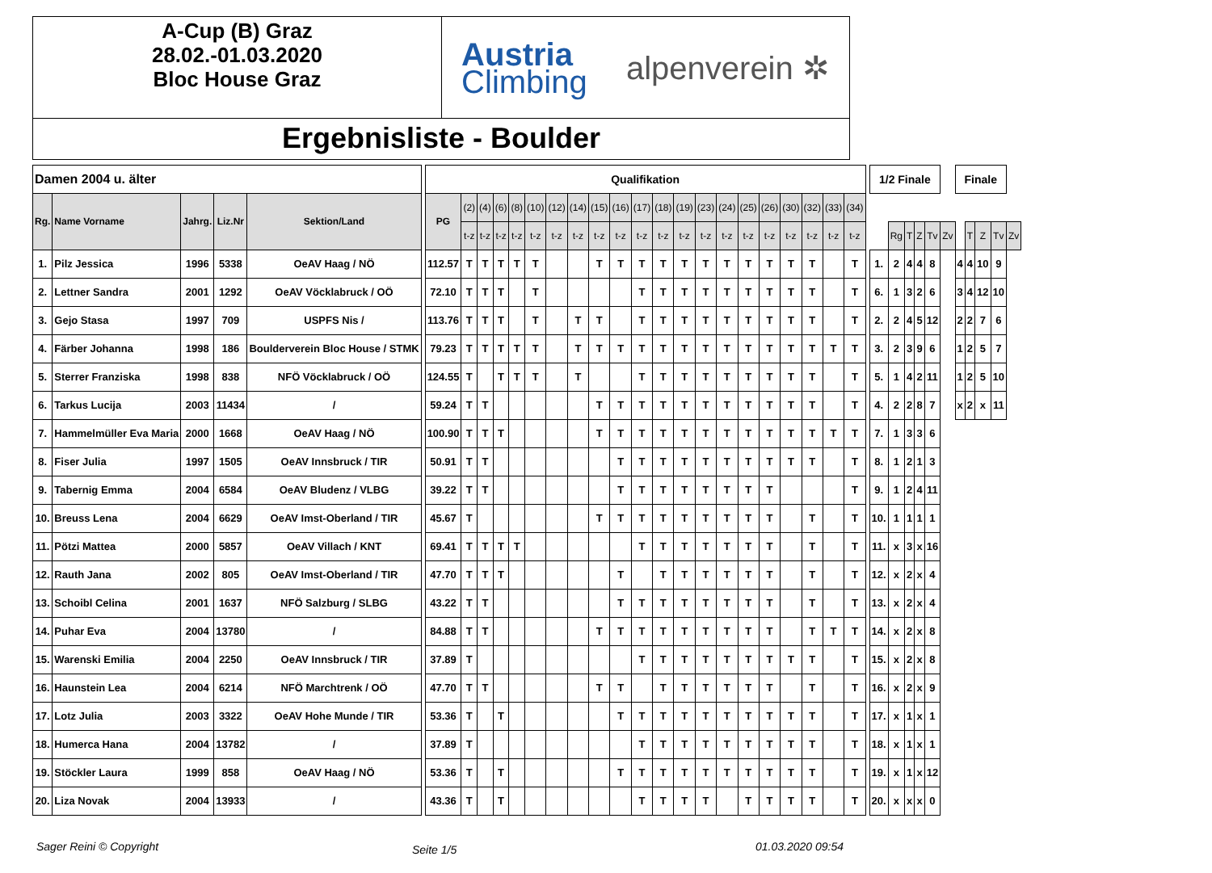A-Cup (B) Graz
28.02.-01.03.2020
Bloc House Graz
Austria
Climbing
alpenverein ✲
Ergebnisliste - Boulder
| Damen 2004 u. älter | | | | | | Qualifikation | | | | | | | | | | | | | | | | | | | | | | 1/2 Finale | | | | | | Finale | | | | |
| Rg. | Name Vorname | Jahrg. | Liz.Nr | Sektion/Land | | PG | (2) | (4) | (6) | (8) | (10) | (12) | (14) | (15) | (16) | (17) | (18) | (19) | (23) | (24) | (25) | (26) | (30) | (32) | (33) | (34) | | | | | | | | | | | | |
| | | | | | | | t-z | t-z | t-z | t-z | t-z | t-z | t-z | t-z | t-z | t-z | t-z | t-z | t-z | t-z | t-z | t-z | t-z | t-z | t-z | t-z | | | Rg | T | Z | Tv | Zv | | T | Z | Tv | Zv |
| 1. | Pilz Jessica | 1996 | 5338 | OeAV Haag / NÖ | | 112.57 | T | T | T | T | T | | | T | T | T | T | T | T | T | T | T | T | T | | T | | 1. | 2 | 4 | 4 | 8 | | 4 | 4 | 10 | 9 | |
| 2. | Lettner Sandra | 2001 | 1292 | OeAV Vöcklabruck / OÖ | | 72.10 | T | T | T | | T | | | | | T | T | T | T | T | T | T | T | T | | T | | 6. | 1 | 3 | 2 | 6 | | 3 | 4 | 12 | 10 | |
| 3. | Gejo Stasa | 1997 | 709 | USPFS Nis / | | 113.76 | T | T | T | | T | | T | T | | T | T | T | T | T | T | T | T | T | | T | | 2. | 2 | 4 | 5 | 12 | | 2 | 2 | 7 | 6 | |
| 4. | Färber Johanna | 1998 | 186 | Boulderverein Bloc House / STMK | | 79.23 | T | T | T | T | T | | T | T | T | T | T | T | T | T | T | T | T | T | T | T | | 3. | 2 | 3 | 9 | 6 | | 1 | 2 | 5 | 7 | |
| 5. | Sterrer Franziska | 1998 | 838 | NFÖ Vöcklabruck / OÖ | | 124.55 | T | | T | T | T | | T | | | T | T | T | T | T | T | T | T | T | | T | | 5. | 1 | 4 | 2 | 11 | | 1 | 2 | 5 | 10 | |
| 6. | Tarkus Lucija | 2003 | 11434 | / | | 59.24 | T | T | | | | | | T | T | T | T | T | T | T | T | T | T | T | | T | | 4. | 2 | 2 | 8 | 7 | | x | 2 | x | 11 | |
| 7. | Hammelmüller Eva Maria | 2000 | 1668 | OeAV Haag / NÖ | | 100.90 | T | T | T | | | | | T | T | T | T | T | T | T | T | T | T | T | T | T | | 7. | 1 | 3 | 3 | 6 | | | | | | |
| 8. | Fiser Julia | 1997 | 1505 | OeAV Innsbruck / TIR | | 50.91 | T | T | | | | | | | T | T | T | T | T | T | T | T | T | T | | T | | 8. | 1 | 2 | 1 | 3 | | | | | | |
| 9. | Tabernig Emma | 2004 | 6584 | OeAV Bludenz / VLBG | | 39.22 | T | T | | | | | | | T | T | T | T | T | T | T | T | | | | T | | 9. | 1 | 2 | 4 | 11 | | | | | | |
| 10. | Breuss Lena | 2004 | 6629 | OeAV Imst-Oberland / TIR | | 45.67 | T | | | | | | | T | T | T | T | T | T | T | T | T | | T | | T | | 10. | 1 | 1 | 1 | 1 | | | | | | |
| 11. | Pötzi Mattea | 2000 | 5857 | OeAV Villach / KNT | | 69.41 | T | T | T | T | | | | | | T | T | T | T | T | T | T | | T | | T | | 11. | x | 3 | x | 16 | | | | | | |
| 12. | Rauth Jana | 2002 | 805 | OeAV Imst-Oberland / TIR | | 47.70 | T | T | T | | | | | | T | | T | T | T | T | T | T | | T | | T | | 12. | x | 2 | x | 4 | | | | | | |
| 13. | Schoibl Celina | 2001 | 1637 | NFÖ Salzburg / SLBG | | 43.22 | T | T | | | | | | | T | T | T | T | T | T | T | T | | T | | T | | 13. | x | 2 | x | 4 | | | | | | |
| 14. | Puhar Eva | 2004 | 13780 | / | | 84.88 | T | T | | | | | | T | T | T | T | T | T | T | T | T | | T | T | T | | 14. | x | 2 | x | 8 | | | | | | |
| 15. | Warenski Emilia | 2004 | 2250 | OeAV Innsbruck / TIR | | 37.89 | T | | | | | | | | | T | T | T | T | T | T | T | T | T | | T | | 15. | x | 2 | x | 8 | | | | | | |
| 16. | Haunstein Lea | 2004 | 6214 | NFÖ Marchtrenk / OÖ | | 47.70 | T | T | | | | | | T | T | | T | T | T | T | T | T | | T | | T | | 16. | x | 2 | x | 9 | | | | | | |
| 17. | Lotz Julia | 2003 | 3322 | OeAV Hohe Munde / TIR | | 53.36 | T | | T | | | | | | T | T | T | T | T | T | T | T | T | T | | T | | 17. | x | 1 | x | 1 | | | | | | |
| 18. | Humerca Hana | 2004 | 13782 | / | | 37.89 | T | | | | | | | | | T | T | T | T | T | T | T | T | T | | T | | 18. | x | 1 | x | 1 | | | | | | |
| 19. | Stöckler Laura | 1999 | 858 | OeAV Haag / NÖ | | 53.36 | T | | T | | | | | | T | T | T | T | T | T | T | T | T | T | | T | | 19. | x | 1 | x | 12 | | | | | | |
| 20. | Liza Novak | 2004 | 13933 | / | | 43.36 | T | | T | | | | | | | T | T | T | T | | T | T | T | T | | T | | 20. | x | x | x | 0 | | | | | | |
Sager Reini © Copyright Seite 1/5 01.03.2020 09:54